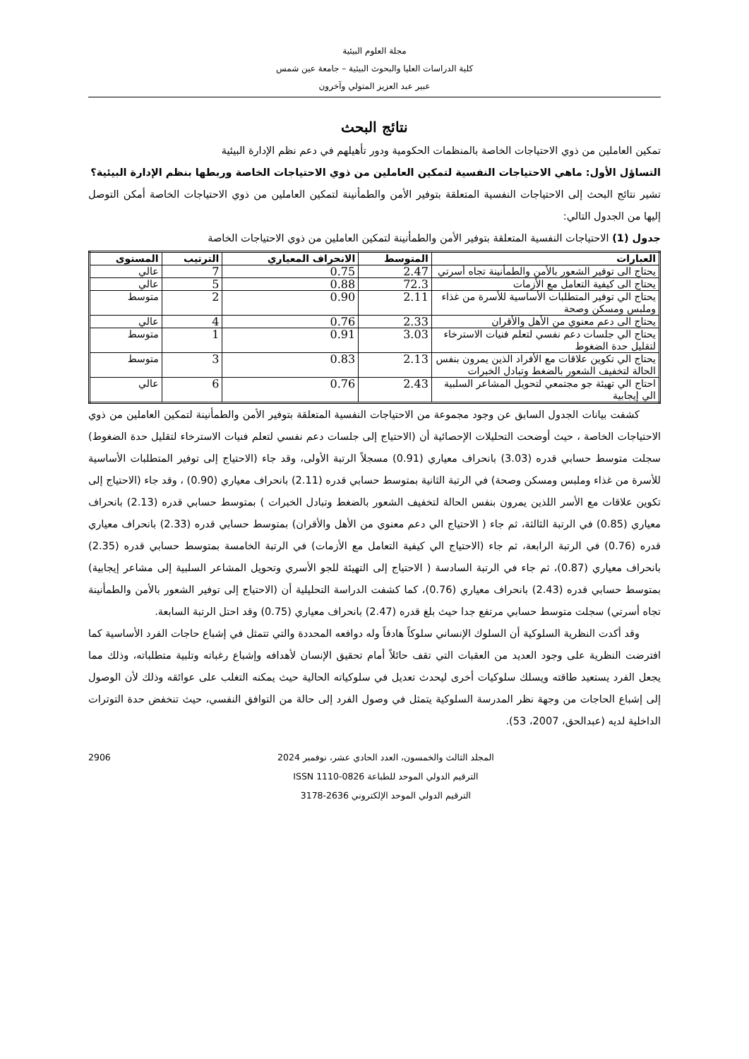مجلة العلوم البيئية
كلية الدراسات العليا والبحوث البيئية – جامعة عين شمس
عبير عبد العزيز المتولي وآخرون
نتائج البحث
تمكين العاملين من ذوي الاحتياجات الخاصة بالمنظمات الحكومية ودور تأهيلهم في دعم نظم الإدارة البيئية
التساؤل الأول: ماهي الاحتياجات النفسية لتمكين العاملين من ذوي الاحتياجات الخاصة وربطها بنظم الإدارة البيئية؟
تشير نتائج البحث إلى الاحتياجات النفسية المتعلقة بتوفير الأمن والطمأنينة لتمكين العاملين من ذوي الاحتياجات الخاصة أمكن التوصل إليها من الجدول التالي:
جدول (1) الاحتياجات النفسية المتعلقة بتوفير الأمن والطمأنينة لتمكين العاملين من ذوي الاحتياجات الخاصة
| العبارات | المتوسط | الانحراف المعياري | الترتيب | المستوى |
| --- | --- | --- | --- | --- |
| يحتاج الى توفير الشعور بالأمن والطمأنينة تجاه أسرتي | 2.47 | 0.75 | 7 | عالي |
| يحتاج الى كيفية التعامل مع الأزمات | 72.3 | 0.88 | 5 | عالي |
| يحتاج الي توفير المتطلبات الأساسية للأسرة من غذاء وملبس ومسكن وصحة | 2.11 | 0.90 | 2 | متوسط |
| يحتاج الى دعم معنوي من الأهل والأقران | 2.33 | 0.76 | 4 | عالي |
| يحتاج الي جلسات دعم نفسي لتعلم فنيات الاسترخاء لتقليل حدة الضغوط | 3.03 | 0.91 | 1 | متوسط |
| يحتاج الي تكوين علاقات مع الأفراد الذين يمرون بنفس الحالة لتخفيف الشعور بالضغط وتبادل الخبرات | 2.13 | 0.83 | 3 | متوسط |
| احتاج الي تهيئة جو مجتمعي لتحويل المشاعر السلبية الي إيجابية | 2.43 | 0.76 | 6 | عالي |
كشفت بيانات الجدول السابق عن وجود مجموعة من الاحتياجات النفسية المتعلقة بتوفير الأمن والطمأنينة لتمكين العاملين من ذوي الاحتياجات الخاصة ، حيث أوضحت التحليلات الإحصائية أن (الاحتياج إلى جلسات دعم نفسي لتعلم فنيات الاسترخاء لتقليل حدة الضغوط) سجلت متوسط حسابي قدره (3.03) بانحراف معياري (0.91) مسجلاً الرتبة الأولى، وقد جاء (الاحتياج إلى توفير المتطلبات الأساسية للأسرة من غذاء وملبس ومسكن وصحة) في الرتبة الثانية بمتوسط حسابي قدره (2.11) بانحراف معياري (0.90) ، وقد جاء (الاحتياج إلى تكوين علاقات مع الأسر اللذين يمرون بنفس الحالة لتخفيف الشعور بالضغط وتبادل الخبرات ) بمتوسط حسابي قدره (2.13) بانحراف معياري (0.85) في الرتبة الثالثة، ثم جاء ( الاحتياج الي دعم معنوي من الأهل والأقران) بمتوسط حسابي قدره (2.33) بانحراف معياري قدره (0.76) في الرتبة الرابعة، ثم جاء (الاحتياج الي كيفية التعامل مع الأزمات) في الرتبة الخامسة بمتوسط حسابي قدره (2.35) بانحراف معياري (0.87)، ثم جاء في الرتبة السادسة ( الاحتياج إلى التهيئة للجو الأسري وتحويل المشاعر السلبية إلى مشاعر إيجابية) بمتوسط حسابي قدره (2.43) بانحراف معياري (0.76)، كما كشفت الدراسة التحليلية أن (الاحتياج إلى توفير الشعور بالأمن والطمأنينة تجاه أسرتي) سجلت متوسط حسابي مرتفع جدا حيث بلغ قدره (2.47) بانحراف معياري (0.75) وقد احتل الرتبة السابعة.
وقد أكدت النظرية السلوكية أن السلوك الإنساني سلوكاً هادفاً وله دوافعه المحددة والتي تتمثل في إشباع حاجات الفرد الأساسية كما افترضت النظرية على وجود العديد من العقبات التي تقف حائلاً أمام تحقيق الإنسان لأهدافه وإشباع رغباته وتلبية متطلباته، وذلك مما يجعل الفرد يستعيد طاقته ويسلك سلوكيات أخرى ليحدث تعديل في سلوكياته الحالية حيث يمكنه التغلب على عوائقه وذلك لأن الوصول إلى إشباع الحاجات من وجهة نظر المدرسة السلوكية يتمثل في وصول الفرد إلى حالة من التوافق النفسي، حيث تنخفض حدة التوترات الداخلية لديه (عبدالحق، 2007، 53).
المجلد الثالث والخمسون، العدد الحادي عشر، نوفمبر 2024
الترقيم الدولي الموحد للطباعة ISSN 1110-0826
الترقيم الدولي الموحد الإلكتروني 2636-3178
2906